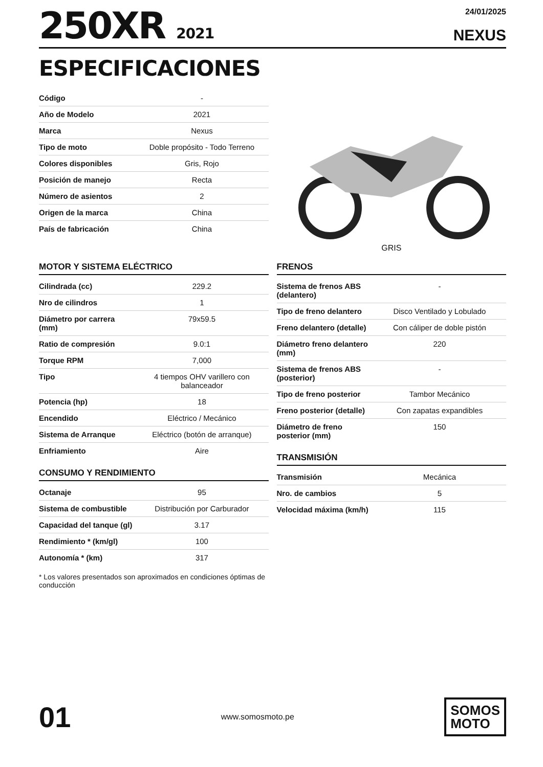250XR 2021
24/01/2025
NEXUS
ESPECIFICACIONES
| Código | - |
| Año de Modelo | 2021 |
| Marca | Nexus |
| Tipo de moto | Doble propósito - Todo Terreno |
| Colores disponibles | Gris, Rojo |
| Posición de manejo | Recta |
| Número de asientos | 2 |
| Origen de la marca | China |
| País de fabricación | China |
GRIS
MOTOR Y SISTEMA ELÉCTRICO
| Cilindrada (cc) | 229.2 |
| Nro de cilindros | 1 |
| Diámetro por carrera (mm) | 79x59.5 |
| Ratio de compresión | 9.0:1 |
| Torque RPM | 7,000 |
| Tipo | 4 tiempos OHV varillero con balanceador |
| Potencia (hp) | 18 |
| Encendido | Eléctrico / Mecánico |
| Sistema de Arranque | Eléctrico (botón de arranque) |
| Enfriamiento | Aire |
CONSUMO Y RENDIMIENTO
| Octanaje | 95 |
| Sistema de combustible | Distribución por Carburador |
| Capacidad del tanque (gl) | 3.17 |
| Rendimiento * (km/gl) | 100 |
| Autonomía * (km) | 317 |
* Los valores presentados son aproximados en condiciones óptimas de conducción
FRENOS
| Sistema de frenos ABS (delantero) | - |
| Tipo de freno delantero | Disco Ventilado y Lobulado |
| Freno delantero (detalle) | Con cáliper de doble pistón |
| Diámetro freno delantero (mm) | 220 |
| Sistema de frenos ABS (posterior) | - |
| Tipo de freno posterior | Tambor Mecánico |
| Freno posterior (detalle) | Con zapatas expandibles |
| Diámetro de freno posterior (mm) | 150 |
TRANSMISIÓN
| Transmisión | Mecánica |
| Nro. de cambios | 5 |
| Velocidad máxima (km/h) | 115 |
01
www.somosmoto.pe
SOMOS
MOTO